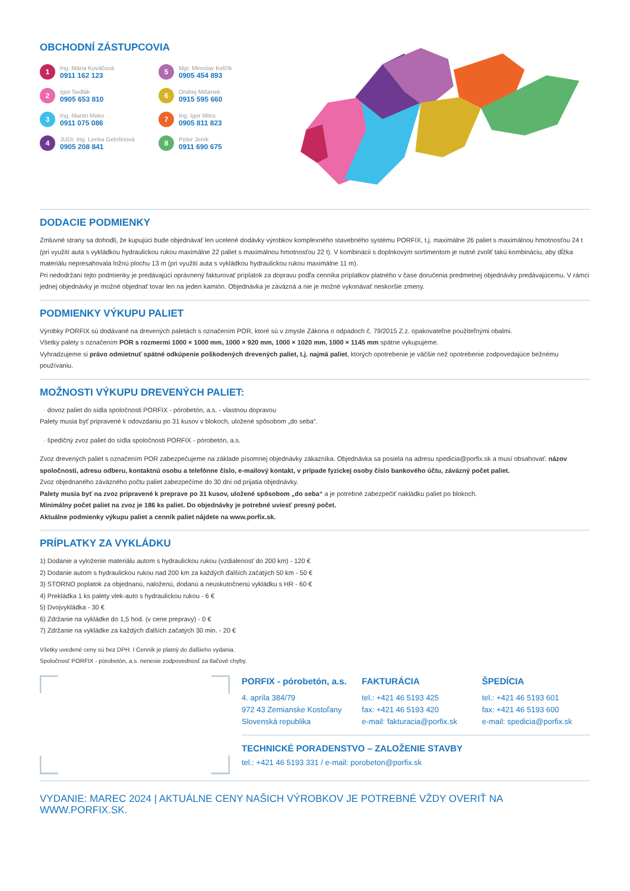OBCHODNÍ ZÁSTUPCOVIA
1
Ing. Mária Kováčová
0911 162 123
5
Mgr. Miroslav Kelčík
0905 454 893
2
Igor Sedlák
0905 653 810
6
Ondrej Mišánek
0915 595 660
3
Ing. Martin Mako
0911 075 086
7
Ing. Igor Mitro
0905 811 823
4
JUDr. Ing. Lenka Gebrlinová
0905 208 841
8
Peter Jeník
0911 690 675
DODACIE PODMIENKY
Zmluvné strany sa dohodli, že kupujúci bude objednávať len ucelené dodávky výrobkov komplexného stavebného systému PORFIX, t.j. maximálne 26 paliet s maximálnou hmotnosťou 24 t (pri využití auta s vykládkou hydraulickou rukou maximálne 22 paliet s maximálnou hmotnosťou 22 t). V kombinácii s doplnkovým sortimentom je nutné zvoliť takú kombináciu, aby dĺžka materiálu nepresahovala ložnú plochu 13 m (pri využití auta s vykládkou hydraulickou rukou maximálne 11 m).
Pri nedodržaní tejto podmienky je predávajúci oprávnený fakturovať príplatok za dopravu podľa cenníka príplatkov platného v čase doručenia predmetnej objednávky predávajúcemu. V rámci jednej objednávky je možné objednať tovar len na jeden kamión. Objednávka je záväzná a nie je možné vykonávať neskoršie zmeny.
PODMIENKY VÝKUPU PALIET
Výrobky PORFIX sú dodávané na drevených paletách s označením POR, ktoré sú v zmysle Zákona o odpadoch č. 79/2015 Z.z. opakovateľne použiteľnými obalmi.
Všetky palety s označením POR s rozmermi 1000 × 1000 mm, 1000 × 920 mm, 1000 × 1020 mm, 1000 × 1145 mm spätne vykupujeme.
Vyhradzujeme si právo odmietnuť spätné odkúpenie poškodených drevených paliet, t.j. najmä paliet, ktorých opotrebenie je väčšie než opotrebenie zodpovedajúce bežnému používaniu.
MOŽNOSTI VÝKUPU DREVENÝCH PALIET:
· dovoz paliet do sídla spoločnosti PORFIX - pórobetón, a.s. - vlastnou dopravou
Palety musia byť pripravené k odovzdaniu po 31 kusov v blokoch, uložené spôsobom „do seba“.
· špedičný zvoz paliet do sídla spoločnosti PORFIX - pórobetón, a.s.
Zvoz drevených paliet s označením POR zabezpečujeme na základe písomnej objednávky zákazníka. Objednávka sa posiela na adresu spedicia@porfix.sk a musí obsahovať: názov spoločnosti, adresu odberu, kontaktnú osobu a telefónne číslo, e-mailový kontakt, v prípade fyzickej osoby číslo bankového účtu, záväzný počet paliet.
Zvoz objednaného záväzného počtu paliet zabezpečíme do 30 dní od prijatia objednávky.
Palety musia byť na zvoz pripravené k preprave po 31 kusov, uložené spôsobom „do seba“ a je potrebné zabezpečiť nakládku paliet po blokoch.
Minimálny počet paliet na zvoz je 186 ks paliet. Do objednávky je potrebné uviesť presný počet.
Aktuálne podmienky výkupu paliet a cenník paliet nájdete na www.porfix.sk.
PRÍPLATKY ZA VYKLÁDKU
1) Dodanie a vyloženie materiálu autom s hydraulickou rukou (vzdialenosť do 200 km) - 120 €
2) Dodanie autom s hydraulickou rukou nad 200 km za každých ďalších začatých 50 km - 50 €
3) STORNO poplatok za objednanú, naloženú, dodanú a neuskutočnenú vykládku s HR - 60 €
4) Prekládka 1 ks palety vlek-auto s hydraulickou rukou - 6 €
5) Dvojvykládka - 30 €
6) Zdržanie na vykládke do 1,5 hod. (v cene prepravy) - 0 €
7) Zdržanie na vykládke za každých ďalších začatých 30 min. - 20 €
Všetky uvedené ceny sú bez DPH. I Cenník je platný do ďalšieho vydania.
Spoločnosť PORFIX - pórobetón, a.s. nenesie zodpovednosť za tlačové chyby.
PORFIX - pórobetón, a.s.
4. apríla 384/79
972 43 Zemianske Kostoľany
Slovenská republika
FAKTURÁCIA
tel.: +421 46 5193 425
fax: +421 46 5193 420
e-mail: fakturacia@porfix.sk
ŠPEDÍCIA
tel.: +421 46 5193 601
fax: +421 46 5193 600
e-mail: spedicia@porfix.sk
TECHNICKÉ PORADENSTVO – ZALOŽENIE STAVBY
tel.: +421 46 5193 331 / e-mail: porobeton@porfix.sk
VYDANIE: MAREC 2024 | AKTUÁLNE CENY NAŠICH VÝROBKOV JE POTREBNÉ VŽDY OVERIŤ NA WWW.PORFIX.SK.